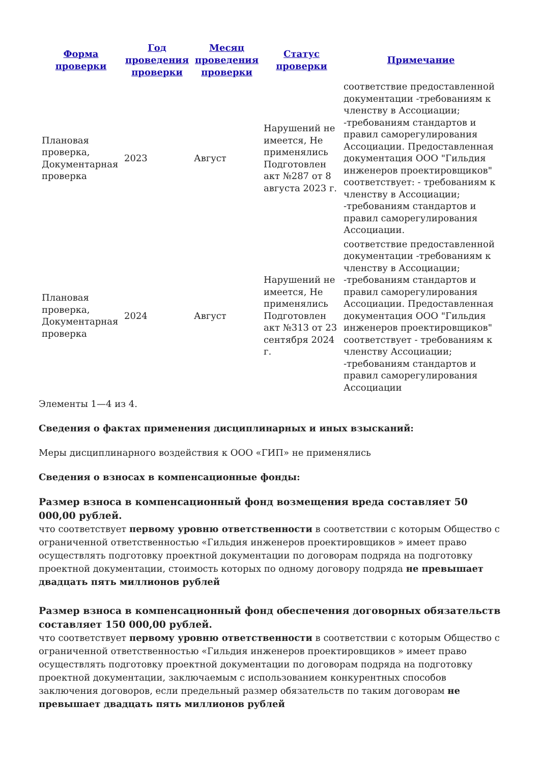| Форма проверки | Год проведения проверки | Месяц проведения проверки | Статус проверки | Примечание |
| --- | --- | --- | --- | --- |
| Плановая проверка, Документарная проверка | 2023 | Август | Нарушений не имеется, Не применялись Подготовлен акт №287 от 8 августа 2023 г. | соответствие предоставленной документации -требованиям к членству в Ассоциации; -требованиям стандартов и правил саморегулирования Ассоциации. Предоставленная документация ООО "Гильдия инженеров проектировщиков" соответствует: - требованиям к членству в Ассоциации; -требованиям стандартов и правил саморегулирования Ассоциации. |
| Плановая проверка, Документарная проверка | 2024 | Август | Нарушений не имеется, Не применялись Подготовлен акт №313 от 23 сентября 2024 г. | соответствие предоставленной документации -требованиям к членству в Ассоциации; -требованиям стандартов и правил саморегулирования Ассоциации. Предоставленная документация ООО "Гильдия инженеров проектировщиков" соответствует - требованиям к членству Ассоциации; -требованиям стандартов и правил саморегулирования Ассоциации |
Элементы 1—4 из 4.
Сведения о фактах применения дисциплинарных и иных взысканий:
Меры дисциплинарного воздействия к ООО «ГИП» не применялись
Сведения о взносах в компенсационные фонды:
Размер взноса в компенсационный фонд возмещения вреда составляет 50 000,00 рублей.
что соответствует первому уровню ответственности в соответствии с которым Общество с ограниченной ответственностью «Гильдия инженеров проектировщиков » имеет право осуществлять подготовку проектной документации по договорам подряда на подготовку проектной документации, стоимость которых по одному договору подряда не превышает двадцать пять миллионов рублей
Размер взноса в компенсационный фонд обеспечения договорных обязательств составляет 150 000,00 рублей.
что соответствует первому уровню ответственности в соответствии с которым Общество с ограниченной ответственностью «Гильдия инженеров проектировщиков » имеет право осуществлять подготовку проектной документации по договорам подряда на подготовку проектной документации, заключаемым с использованием конкурентных способов заключения договоров, если предельный размер обязательств по таким договорам не превышает двадцать пять миллионов рублей